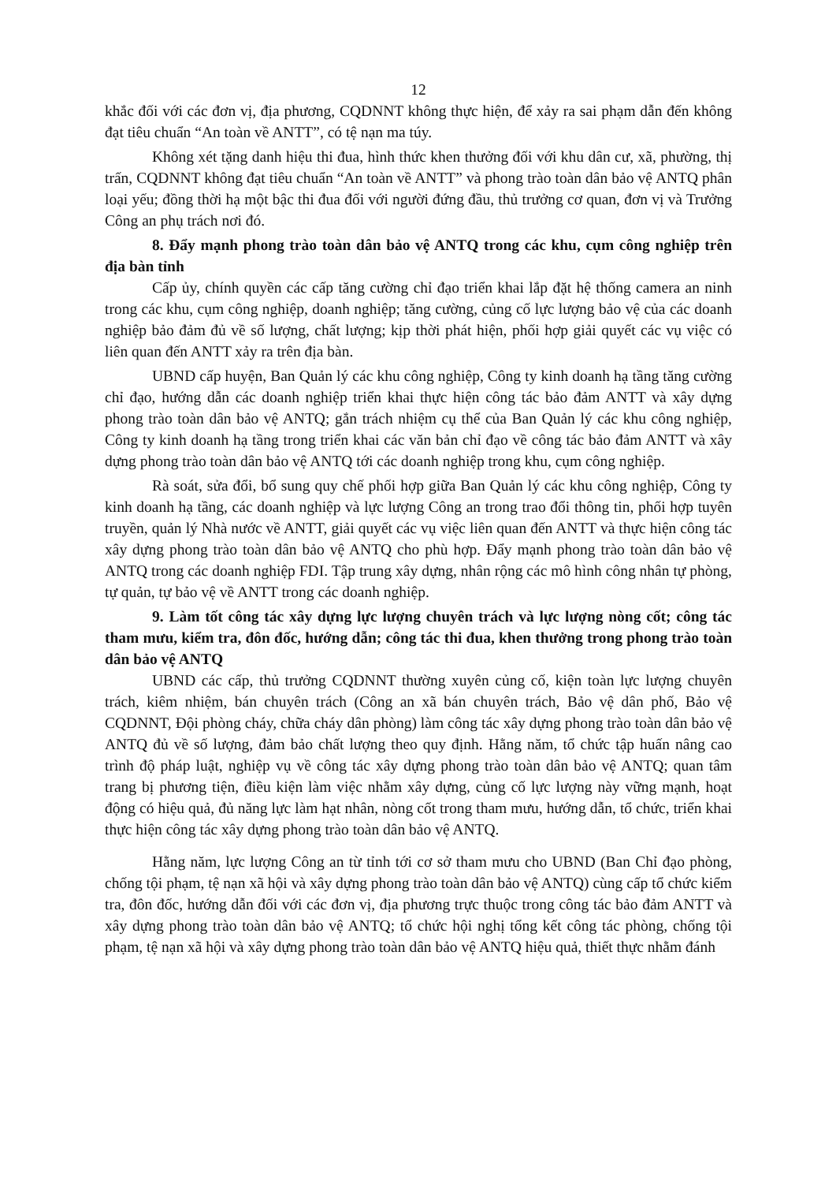12
khắc đối với các đơn vị, địa phương, CQDNNT không thực hiện, để xảy ra sai phạm dẫn đến không đạt tiêu chuẩn “An toàn về ANTT”, có tệ nạn ma túy.
Không xét tặng danh hiệu thi đua, hình thức khen thưởng đối với khu dân cư, xã, phường, thị trấn, CQDNNT không đạt tiêu chuẩn “An toàn về ANTT” và phong trào toàn dân bảo vệ ANTQ phân loại yếu; đồng thời hạ một bậc thi đua đối với người đứng đầu, thủ trưởng cơ quan, đơn vị và Trưởng Công an phụ trách nơi đó.
8. Đẩy mạnh phong trào toàn dân bảo vệ ANTQ trong các khu, cụm công nghiệp trên địa bàn tỉnh
Cấp ủy, chính quyền các cấp tăng cường chỉ đạo triển khai lắp đặt hệ thống camera an ninh trong các khu, cụm công nghiệp, doanh nghiệp; tăng cường, củng cố lực lượng bảo vệ của các doanh nghiệp bảo đảm đủ về số lượng, chất lượng; kịp thời phát hiện, phối hợp giải quyết các vụ việc có liên quan đến ANTT xảy ra trên địa bàn.
UBND cấp huyện, Ban Quản lý các khu công nghiệp, Công ty kinh doanh hạ tầng tăng cường chỉ đạo, hướng dẫn các doanh nghiệp triển khai thực hiện công tác bảo đảm ANTT và xây dựng phong trào toàn dân bảo vệ ANTQ; gắn trách nhiệm cụ thể của Ban Quản lý các khu công nghiệp, Công ty kinh doanh hạ tầng trong triển khai các văn bản chỉ đạo về công tác bảo đảm ANTT và xây dựng phong trào toàn dân bảo vệ ANTQ tới các doanh nghiệp trong khu, cụm công nghiệp.
Rà soát, sửa đổi, bổ sung quy chế phối hợp giữa Ban Quản lý các khu công nghiệp, Công ty kinh doanh hạ tầng, các doanh nghiệp và lực lượng Công an trong trao đổi thông tin, phối hợp tuyên truyền, quản lý Nhà nước về ANTT, giải quyết các vụ việc liên quan đến ANTT và thực hiện công tác xây dựng phong trào toàn dân bảo vệ ANTQ cho phù hợp. Đẩy mạnh phong trào toàn dân bảo vệ ANTQ trong các doanh nghiệp FDI. Tập trung xây dựng, nhân rộng các mô hình công nhân tự phòng, tự quản, tự bảo vệ về ANTT trong các doanh nghiệp.
9. Làm tốt công tác xây dựng lực lượng chuyên trách và lực lượng nòng cốt; công tác tham mưu, kiểm tra, đôn đốc, hướng dẫn; công tác thi đua, khen thưởng trong phong trào toàn dân bảo vệ ANTQ
UBND các cấp, thủ trưởng CQDNNT thường xuyên củng cố, kiện toàn lực lượng chuyên trách, kiêm nhiệm, bán chuyên trách (Công an xã bán chuyên trách, Bảo vệ dân phố, Bảo vệ CQDNNT, Đội phòng cháy, chữa cháy dân phòng) làm công tác xây dựng phong trào toàn dân bảo vệ ANTQ đủ về số lượng, đảm bảo chất lượng theo quy định. Hằng năm, tổ chức tập huấn nâng cao trình độ pháp luật, nghiệp vụ về công tác xây dựng phong trào toàn dân bảo vệ ANTQ; quan tâm trang bị phương tiện, điều kiện làm việc nhằm xây dựng, củng cố lực lượng này vững mạnh, hoạt động có hiệu quả, đủ năng lực làm hạt nhân, nòng cốt trong tham mưu, hướng dẫn, tổ chức, triển khai thực hiện công tác xây dựng phong trào toàn dân bảo vệ ANTQ.
Hằng năm, lực lượng Công an từ tỉnh tới cơ sở tham mưu cho UBND (Ban Chỉ đạo phòng, chống tội phạm, tệ nạn xã hội và xây dựng phong trào toàn dân bảo vệ ANTQ) cùng cấp tổ chức kiểm tra, đôn đốc, hướng dẫn đối với các đơn vị, địa phương trực thuộc trong công tác bảo đảm ANTT và xây dựng phong trào toàn dân bảo vệ ANTQ; tổ chức hội nghị tổng kết công tác phòng, chống tội phạm, tệ nạn xã hội và xây dựng phong trào toàn dân bảo vệ ANTQ hiệu quả, thiết thực nhằm đánh